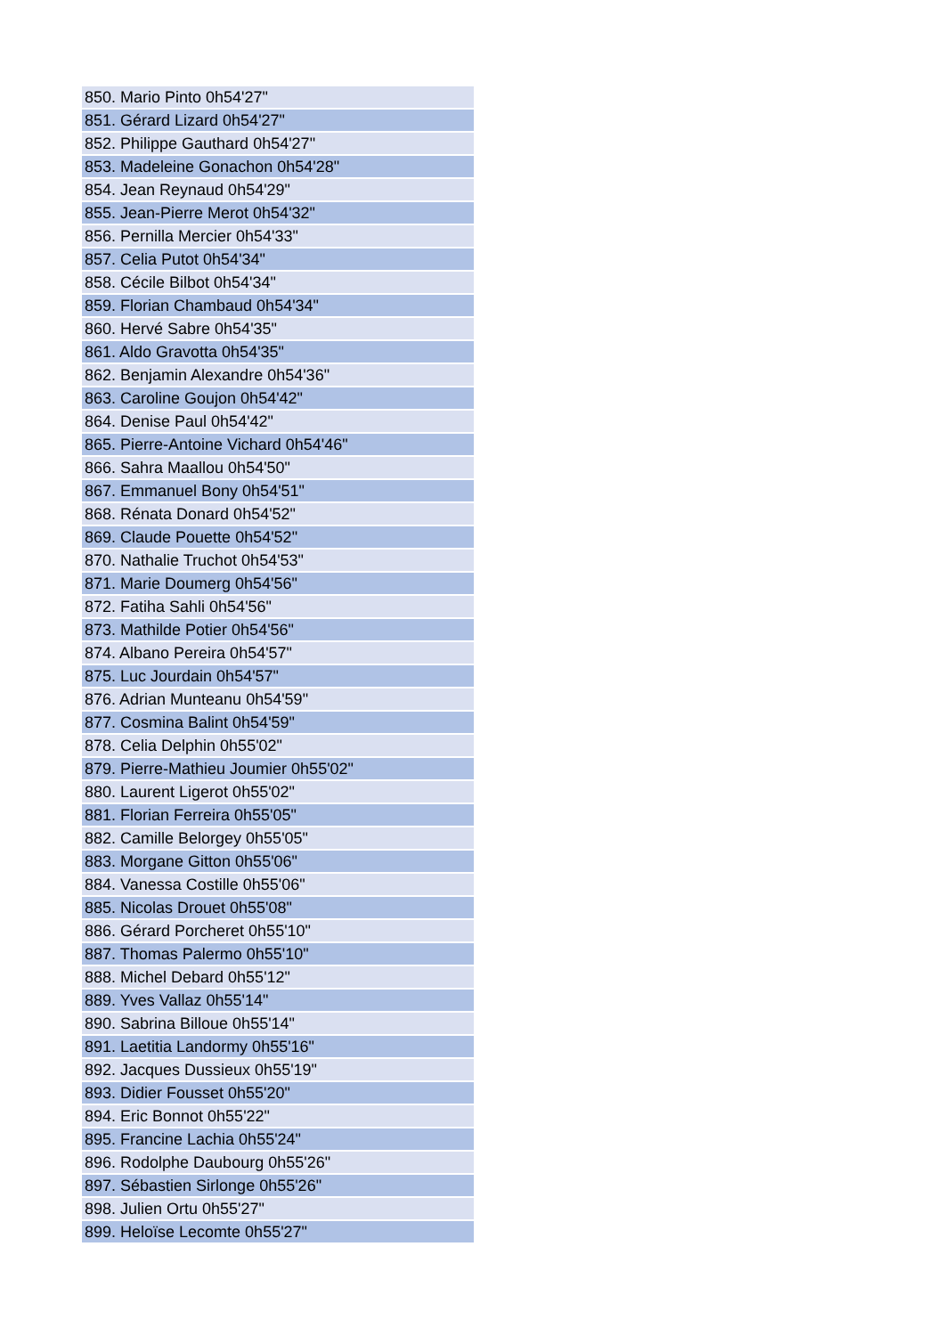| 850. Mario Pinto 0h54'27" |
| 851. Gérard Lizard 0h54'27" |
| 852. Philippe Gauthard 0h54'27" |
| 853. Madeleine Gonachon 0h54'28" |
| 854. Jean Reynaud 0h54'29" |
| 855. Jean-Pierre Merot 0h54'32" |
| 856. Pernilla Mercier 0h54'33" |
| 857. Celia Putot 0h54'34" |
| 858. Cécile Bilbot 0h54'34" |
| 859. Florian Chambaud 0h54'34" |
| 860. Hervé Sabre 0h54'35" |
| 861. Aldo Gravotta 0h54'35" |
| 862. Benjamin Alexandre 0h54'36" |
| 863. Caroline Goujon 0h54'42" |
| 864. Denise Paul 0h54'42" |
| 865. Pierre-Antoine Vichard 0h54'46" |
| 866. Sahra Maallou 0h54'50" |
| 867. Emmanuel Bony 0h54'51" |
| 868. Rénata Donard 0h54'52" |
| 869. Claude Pouette 0h54'52" |
| 870. Nathalie Truchot 0h54'53" |
| 871. Marie Doumerg 0h54'56" |
| 872. Fatiha Sahli 0h54'56" |
| 873. Mathilde Potier 0h54'56" |
| 874. Albano Pereira 0h54'57" |
| 875. Luc Jourdain 0h54'57" |
| 876. Adrian Munteanu 0h54'59" |
| 877. Cosmina Balint 0h54'59" |
| 878. Celia Delphin 0h55'02" |
| 879. Pierre-Mathieu Joumier 0h55'02" |
| 880. Laurent Ligerot 0h55'02" |
| 881. Florian Ferreira 0h55'05" |
| 882. Camille Belorgey 0h55'05" |
| 883. Morgane Gitton 0h55'06" |
| 884. Vanessa Costille 0h55'06" |
| 885. Nicolas Drouet 0h55'08" |
| 886. Gérard Porcheret 0h55'10" |
| 887. Thomas Palermo 0h55'10" |
| 888. Michel Debard 0h55'12" |
| 889. Yves Vallaz 0h55'14" |
| 890. Sabrina Billoue 0h55'14" |
| 891. Laetitia Landormy 0h55'16" |
| 892. Jacques Dussieux 0h55'19" |
| 893. Didier Fousset 0h55'20" |
| 894. Eric Bonnot 0h55'22" |
| 895. Francine Lachia 0h55'24" |
| 896. Rodolphe Daubourg 0h55'26" |
| 897. Sébastien Sirlonge 0h55'26" |
| 898. Julien Ortu 0h55'27" |
| 899. Heloïse Lecomte 0h55'27" |